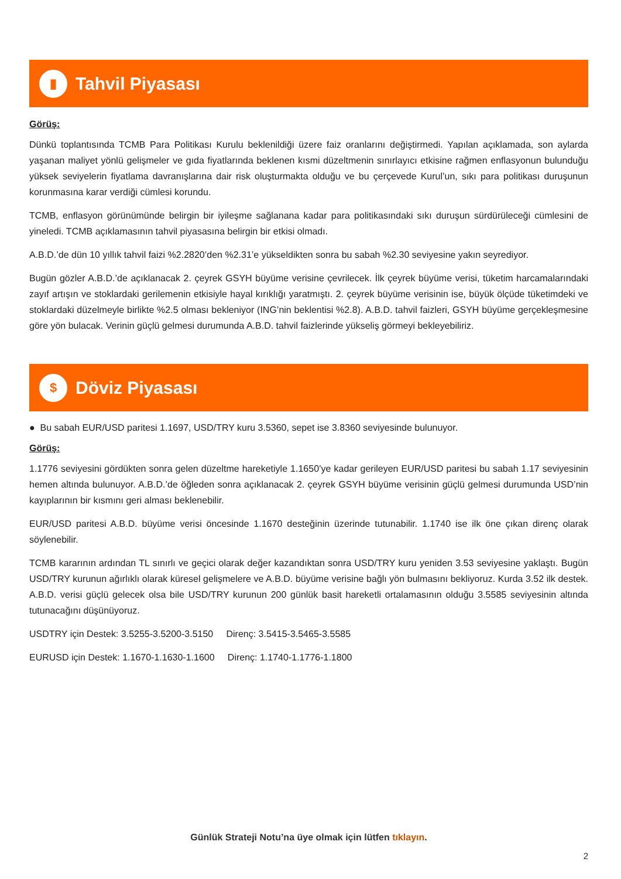▮
Tahvil Piyasası
Görüş:
Dünkü toplantısında TCMB Para Politikası Kurulu beklenildiği üzere faiz oranlarını değiştirmedi. Yapılan açıklamada, son aylarda yaşanan maliyet yönlü gelişmeler ve gıda fiyatlarında beklenen kısmi düzeltmenin sınırlayıcı etkisine rağmen enflasyonun bulunduğu yüksek seviyelerin fiyatlama davranışlarına dair risk oluşturmakta olduğu ve bu çerçevede Kurul’un, sıkı para politikası duruşunun korunmasına karar verdiği cümlesi korundu.
TCMB, enflasyon görünümünde belirgin bir iyileşme sağlanana kadar para politikasındaki sıkı duruşun sürdürüleceği cümlesini de yineledi. TCMB açıklamasının tahvil piyasasına belirgin bir etkisi olmadı.
A.B.D.’de dün 10 yıllık tahvil faizi %2.2820’den %2.31’e yükseldikten sonra bu sabah %2.30 seviyesine yakın seyrediyor.
Bugün gözler A.B.D.’de açıklanacak 2. çeyrek GSYH büyüme verisine çevrilecek. İlk çeyrek büyüme verisi, tüketim harcamalarındaki zayıf artışın ve stoklardaki gerilemenin etkisiyle hayal kırıklığı yaratmıştı. 2. çeyrek büyüme verisinin ise, büyük ölçüde tüketimdeki ve stoklardaki düzelmeyle birlikte %2.5 olması bekleniyor (ING’nin beklentisi %2.8). A.B.D. tahvil faizleri, GSYH büyüme gerçekleşmesine göre yön bulacak. Verinin güçlü gelmesi durumunda A.B.D. tahvil faizlerinde yükseliş görmeyi bekleyebiliriz.
$
Döviz Piyasası
● Bu sabah EUR/USD paritesi 1.1697, USD/TRY kuru 3.5360, sepet ise 3.8360 seviyesinde bulunuyor.
Görüş:
1.1776 seviyesini gördükten sonra gelen düzeltme hareketiyle 1.1650’ye kadar gerileyen EUR/USD paritesi bu sabah 1.17 seviyesinin hemen altında bulunuyor. A.B.D.’de öğleden sonra açıklanacak 2. çeyrek GSYH büyüme verisinin güçlü gelmesi durumunda USD’nin kayıplarının bir kısmını geri alması beklenebilir.
EUR/USD paritesi A.B.D. büyüme verisi öncesinde 1.1670 desteğinin üzerinde tutunabilir. 1.1740 ise ilk öne çıkan direnç olarak söylenebilir.
TCMB kararının ardından TL sınırlı ve geçici olarak değer kazandıktan sonra USD/TRY kuru yeniden 3.53 seviyesine yaklaştı. Bugün USD/TRY kurunun ağırlıklı olarak küresel gelişmelere ve A.B.D. büyüme verisine bağlı yön bulmasını bekliyoruz. Kurda 3.52 ilk destek. A.B.D. verisi güçlü gelecek olsa bile USD/TRY kurunun 200 günlük basit hareketli ortalamasının olduğu 3.5585 seviyesinin altında tutunacağını düşünüyoruz.
USDTRY için Destek: 3.5255-3.5200-3.5150 Direnç: 3.5415-3.5465-3.5585
EURUSD için Destek: 1.1670-1.1630-1.1600 Direnç: 1.1740-1.1776-1.1800
Günlük Strateji Notu’na üye olmak için lütfen tıklayın.
2